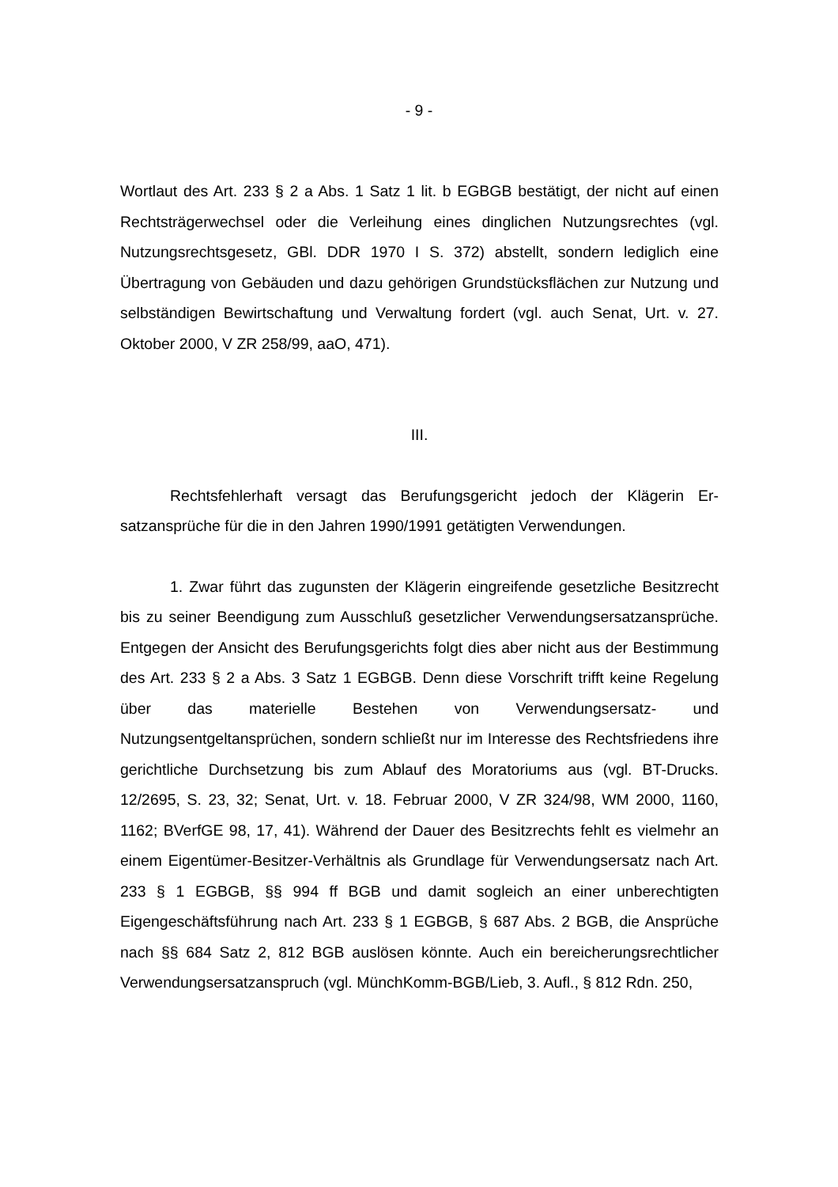- 9 -
Wortlaut des Art. 233 § 2 a Abs. 1 Satz 1 lit. b EGBGB bestätigt, der nicht auf einen Rechtsträgerwechsel oder die Verleihung eines dinglichen Nutzungs­rechtes (vgl. Nutzungsrechtsgesetz, GBl. DDR 1970 I S. 372) abstellt, sondern lediglich eine Übertragung von Gebäuden und dazu gehörigen Grundstücksflä­chen zur Nutzung und selbständigen Bewirtschaftung und Verwaltung fordert (vgl. auch Senat, Urt. v. 27. Oktober 2000, V ZR 258/99, aaO, 471).
III.
Rechtsfehlerhaft versagt das Berufungsgericht jedoch der Klägerin Er­satzansprüche für die in den Jahren 1990/1991 getätigten Verwendungen.
1. Zwar führt das zugunsten der Klägerin eingreifende gesetzliche Be­sitzrecht bis zu seiner Beendigung zum Ausschluß gesetzlicher Verwendungs­ersatzansprüche. Entgegen der Ansicht des Berufungsgerichts folgt dies aber nicht aus der Bestimmung des Art. 233 § 2 a Abs. 3 Satz 1 EGBGB. Denn die­se Vorschrift trifft keine Regelung über das materielle Bestehen von Verwen­dungsersatz- und Nutzungsentgeltansprüchen, sondern schließt nur im Inter­esse des Rechtsfriedens ihre gerichtliche Durchsetzung bis zum Ablauf des Moratoriums aus (vgl. BT-Drucks. 12/2695, S. 23, 32; Senat, Urt. v. 18. Februar 2000, V ZR 324/98, WM 2000, 1160, 1162; BVerfGE 98, 17, 41). Während der Dauer des Besitzrechts fehlt es vielmehr an einem Eigentümer-Besitzer-Ver­hältnis als Grundlage für Verwendungsersatz nach Art. 233 § 1 EGBGB, §§ 994 ff BGB und damit sogleich an einer unberechtigten Eigengeschäftsfüh­rung nach Art. 233 § 1 EGBGB, § 687 Abs. 2 BGB, die Ansprüche nach §§ 684 Satz 2, 812 BGB auslösen könnte. Auch ein bereicherungsrechtlicher Verwen­dungsersatzanspruch (vgl. MünchKomm-BGB/Lieb, 3. Aufl., § 812 Rdn. 250,